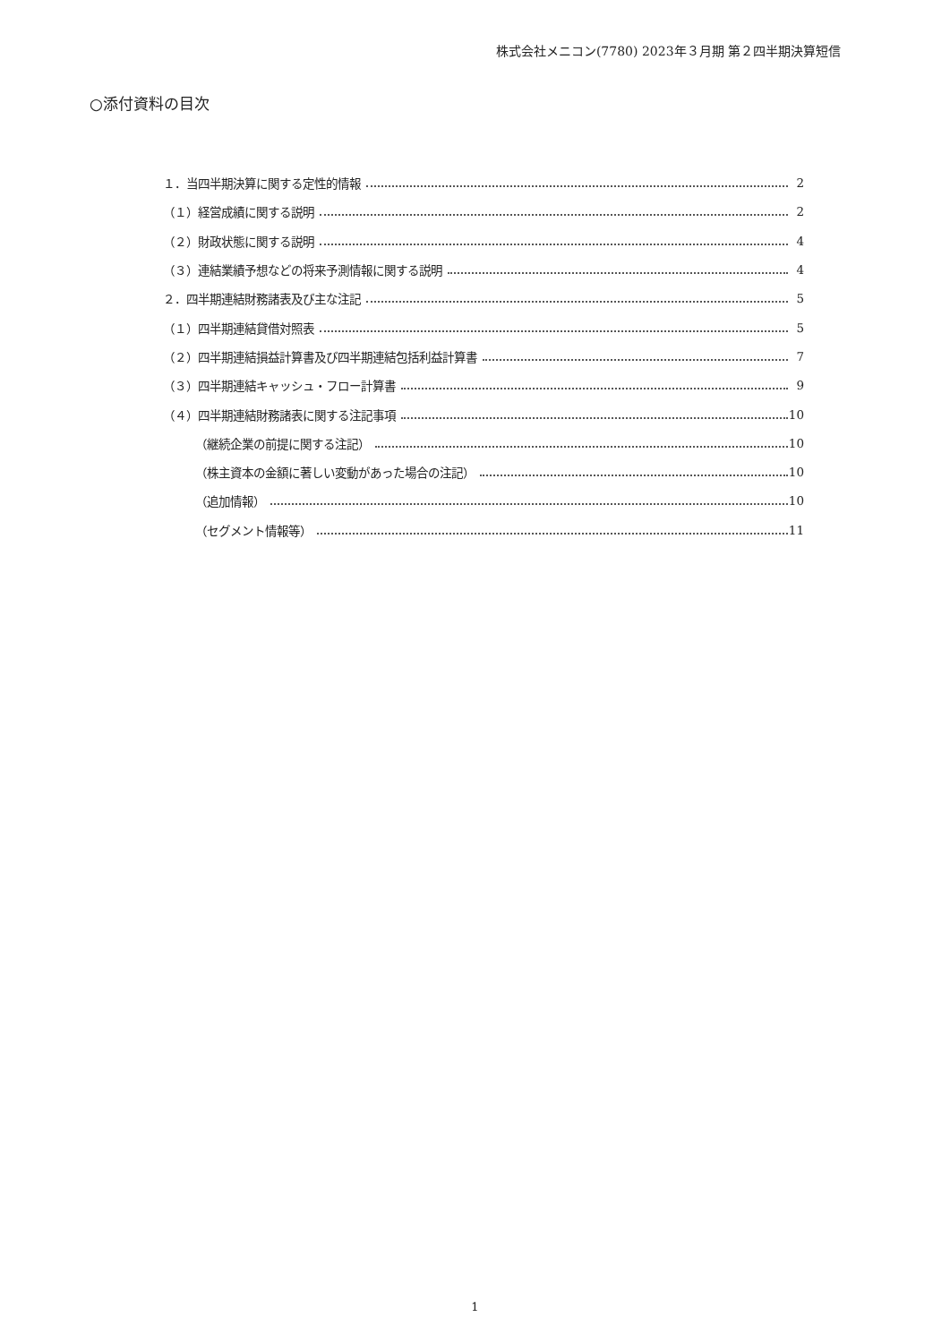株式会社メニコン(7780) 2023年３月期 第２四半期決算短信
○添付資料の目次
１．当四半期決算に関する定性的情報 2
（１）経営成績に関する説明 2
（２）財政状態に関する説明 4
（３）連結業績予想などの将来予測情報に関する説明 4
２．四半期連結財務諸表及び主な注記 5
（１）四半期連結貸借対照表 5
（２）四半期連結損益計算書及び四半期連結包括利益計算書 7
（３）四半期連結キャッシュ・フロー計算書 9
（４）四半期連結財務諸表に関する注記事項 10
（継続企業の前提に関する注記） 10
（株主資本の金額に著しい変動があった場合の注記） 10
（追加情報） 10
（セグメント情報等） 11
1